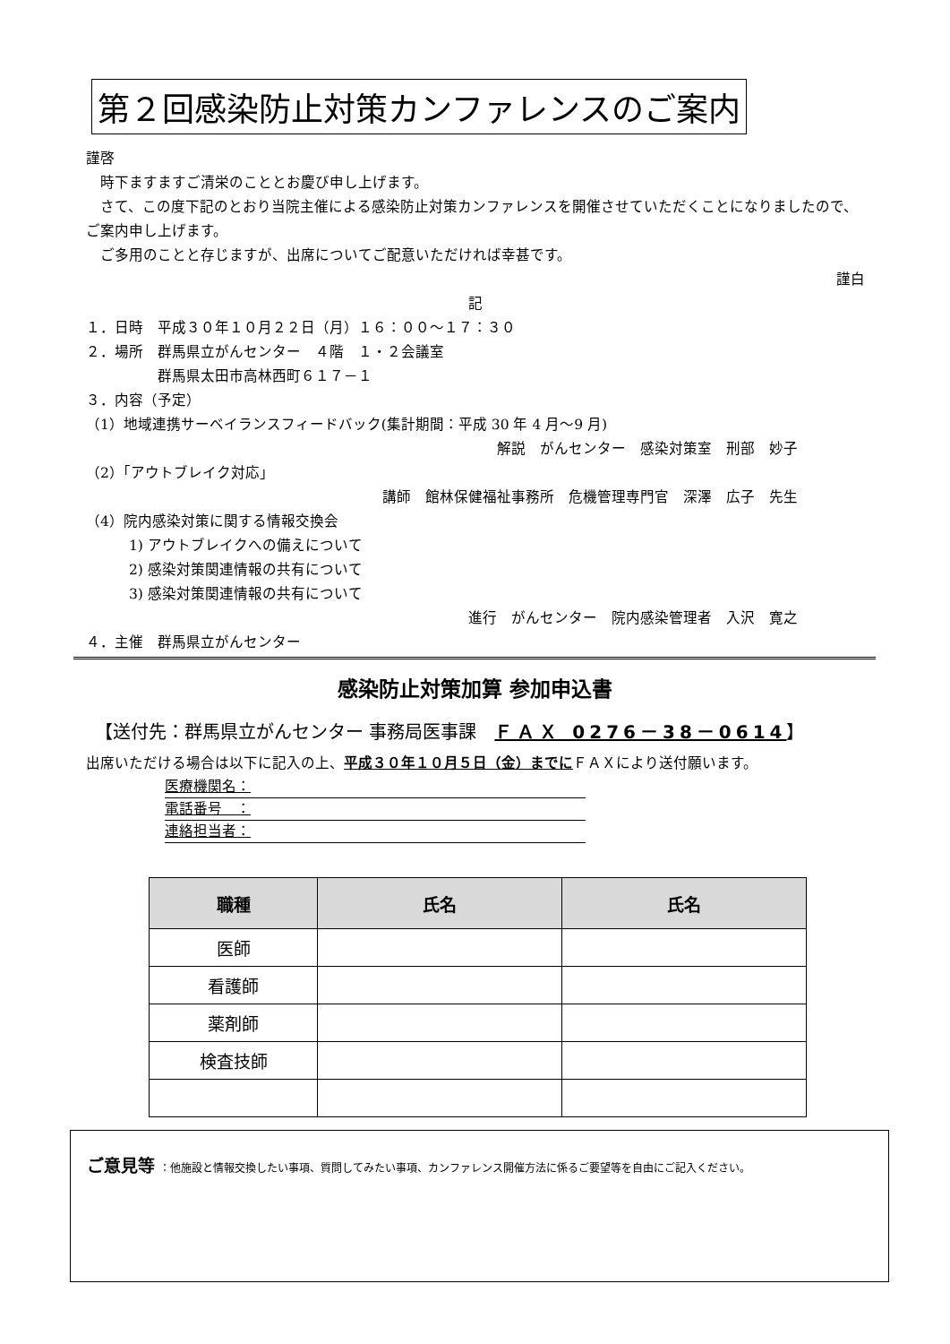第２回感染防止対策カンファレンスのご案内
謹啓
　時下ますますご清栄のこととお慶び申し上げます。
　さて、この度下記のとおり当院主催による感染防止対策カンファレンスを開催させていただくことになりましたので、ご案内申し上げます。
　ご多用のことと存じますが、出席についてご配意いただければ幸甚です。
謹白
記
１．日時　平成３０年１０月２２日（月）１６：００～１７：３０
２．場所　群馬県立がんセンター　４階　１・２会議室
　　　　　群馬県太田市高林西町６１７－１
３．内容（予定）
（1）地域連携サーベイランスフィードバック(集計期間：平成 30 年 4 月～9 月)
解説　がんセンター　感染対策室　刑部　妙子
（2）「アウトブレイク対応」
講師　館林保健福祉事務所　危機管理専門官　深澤　広子　先生
（4）院内感染対策に関する情報交換会
　　　1) アウトブレイクへの備えについて
　　　2) 感染対策関連情報の共有について
　　　3) 感染対策関連情報の共有について
進行　がんセンター　院内感染管理者　入沢　寛之
４．主催　群馬県立がんセンター
感染防止対策加算 参加申込書
【送付先：群馬県立がんセンター 事務局医事課　ＦＡＸ 0276－38－0614】
出席いただける場合は以下に記入の上、平成３０年１０月５日（金）までにＦＡＸにより送付願います。
医療機関名：
電話番号　：
連絡担当者：
| 職種 | 氏名 | 氏名 |
| --- | --- | --- |
| 医師 | | |
| 看護師 | | |
| 薬剤師 | | |
| 検査技師 | | |
ご意見等 ：他施設と情報交換したい事項、質問してみたい事項、カンファレンス開催方法に係るご要望等を自由にご記入ください。